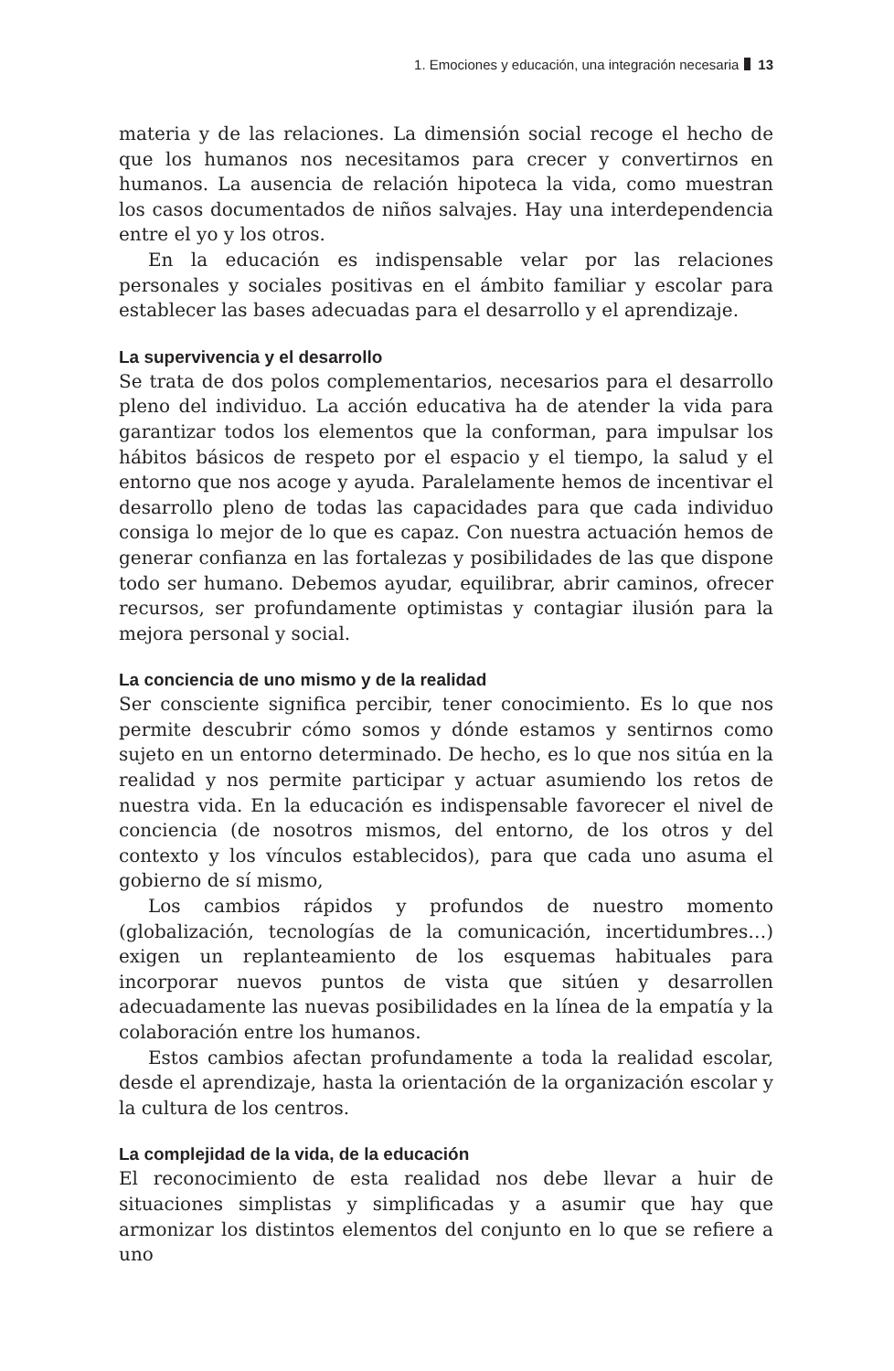1. Emociones y educación, una integración necesaria 13
materia y de las relaciones. La dimensión social recoge el hecho de que los humanos nos necesitamos para crecer y convertirnos en humanos. La ausencia de relación hipoteca la vida, como muestran los casos documentados de niños salvajes. Hay una interdependencia entre el yo y los otros.
En la educación es indispensable velar por las relaciones personales y sociales positivas en el ámbito familiar y escolar para establecer las bases adecuadas para el desarrollo y el aprendizaje.
La supervivencia y el desarrollo
Se trata de dos polos complementarios, necesarios para el desarrollo pleno del individuo. La acción educativa ha de atender la vida para garantizar todos los elementos que la conforman, para impulsar los hábitos básicos de respeto por el espacio y el tiempo, la salud y el entorno que nos acoge y ayuda. Paralelamente hemos de incentivar el desarrollo pleno de todas las capacidades para que cada individuo consiga lo mejor de lo que es capaz. Con nuestra actuación hemos de generar confianza en las fortalezas y posibilidades de las que dispone todo ser humano. Debemos ayudar, equilibrar, abrir caminos, ofrecer recursos, ser profundamente optimistas y contagiar ilusión para la mejora personal y social.
La conciencia de uno mismo y de la realidad
Ser consciente significa percibir, tener conocimiento. Es lo que nos permite descubrir cómo somos y dónde estamos y sentirnos como sujeto en un entorno determinado. De hecho, es lo que nos sitúa en la realidad y nos permite participar y actuar asumiendo los retos de nuestra vida. En la educación es indispensable favorecer el nivel de conciencia (de nosotros mismos, del entorno, de los otros y del contexto y los vínculos establecidos), para que cada uno asuma el gobierno de sí mismo,
Los cambios rápidos y profundos de nuestro momento (globalización, tecnologías de la comunicación, incertidumbres…) exigen un replanteamiento de los esquemas habituales para incorporar nuevos puntos de vista que sitúen y desarrollen adecuadamente las nuevas posibilidades en la línea de la empatía y la colaboración entre los humanos.
Estos cambios afectan profundamente a toda la realidad escolar, desde el aprendizaje, hasta la orientación de la organización escolar y la cultura de los centros.
La complejidad de la vida, de la educación
El reconocimiento de esta realidad nos debe llevar a huir de situaciones simplistas y simplificadas y a asumir que hay que armonizar los distintos elementos del conjunto en lo que se refiere a uno